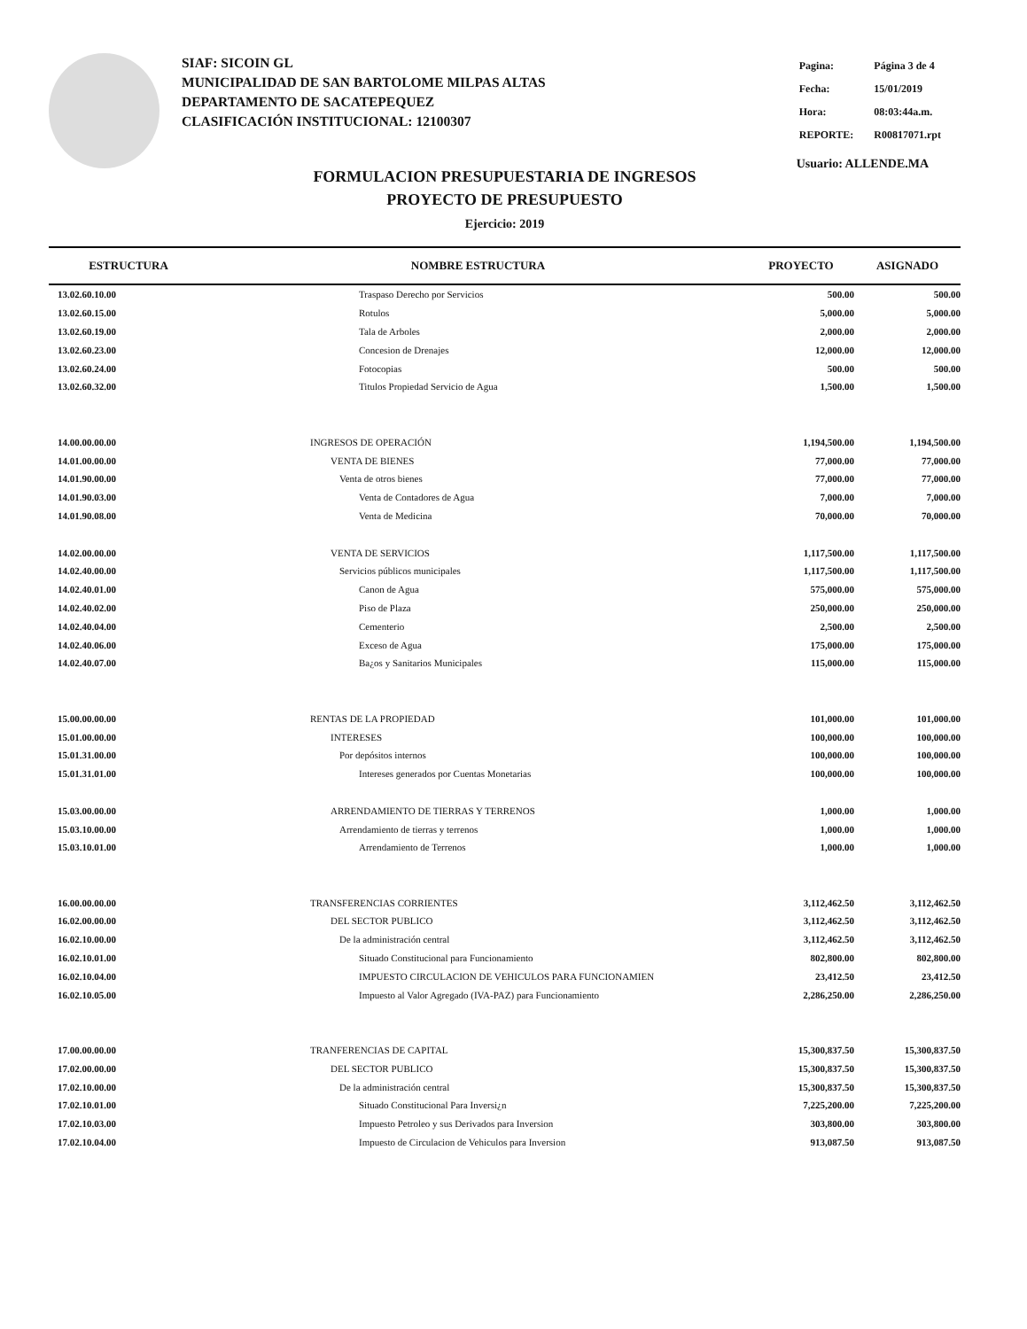SIAF: SICOIN GL
MUNICIPALIDAD DE SAN BARTOLOME MILPAS ALTAS
DEPARTAMENTO DE SACATEPEQUEZ
CLASIFICACIÓN INSTITUCIONAL: 12100307
| Pagina: | Página 3 de 4 |
| Fecha: | 15/01/2019 |
| Hora: | 08:03:44a.m. |
| REPORTE: | R00817071.rpt |
Usuario: ALLENDE.MA
FORMULACION PRESUPUESTARIA DE INGRESOS
PROYECTO DE PRESUPUESTO
Ejercicio: 2019
| ESTRUCTURA | NOMBRE ESTRUCTURA | PROYECTO | ASIGNADO |
| --- | --- | --- | --- |
| 13.02.60.10.00 | Traspaso Derecho por Servicios | 500.00 | 500.00 |
| 13.02.60.15.00 | Rotulos | 5,000.00 | 5,000.00 |
| 13.02.60.19.00 | Tala de Arboles | 2,000.00 | 2,000.00 |
| 13.02.60.23.00 | Concesion de Drenajes | 12,000.00 | 12,000.00 |
| 13.02.60.24.00 | Fotocopias | 500.00 | 500.00 |
| 13.02.60.32.00 | Titulos Propiedad Servicio de Agua | 1,500.00 | 1,500.00 |
| 14.00.00.00.00 | INGRESOS DE OPERACIÓN | 1,194,500.00 | 1,194,500.00 |
| 14.01.00.00.00 | VENTA DE BIENES | 77,000.00 | 77,000.00 |
| 14.01.90.00.00 | Venta de otros bienes | 77,000.00 | 77,000.00 |
| 14.01.90.03.00 | Venta de Contadores de Agua | 7,000.00 | 7,000.00 |
| 14.01.90.08.00 | Venta de Medicina | 70,000.00 | 70,000.00 |
| 14.02.00.00.00 | VENTA DE SERVICIOS | 1,117,500.00 | 1,117,500.00 |
| 14.02.40.00.00 | Servicios públicos municipales | 1,117,500.00 | 1,117,500.00 |
| 14.02.40.01.00 | Canon de Agua | 575,000.00 | 575,000.00 |
| 14.02.40.02.00 | Piso de Plaza | 250,000.00 | 250,000.00 |
| 14.02.40.04.00 | Cementerio | 2,500.00 | 2,500.00 |
| 14.02.40.06.00 | Exceso de Agua | 175,000.00 | 175,000.00 |
| 14.02.40.07.00 | Ba¿os y Sanitarios Municipales | 115,000.00 | 115,000.00 |
| 15.00.00.00.00 | RENTAS DE LA PROPIEDAD | 101,000.00 | 101,000.00 |
| 15.01.00.00.00 | INTERESES | 100,000.00 | 100,000.00 |
| 15.01.31.00.00 | Por depósitos internos | 100,000.00 | 100,000.00 |
| 15.01.31.01.00 | Intereses generados por Cuentas Monetarias | 100,000.00 | 100,000.00 |
| 15.03.00.00.00 | ARRENDAMIENTO DE TIERRAS Y TERRENOS | 1,000.00 | 1,000.00 |
| 15.03.10.00.00 | Arrendamiento de tierras y terrenos | 1,000.00 | 1,000.00 |
| 15.03.10.01.00 | Arrendamiento de Terrenos | 1,000.00 | 1,000.00 |
| 16.00.00.00.00 | TRANSFERENCIAS CORRIENTES | 3,112,462.50 | 3,112,462.50 |
| 16.02.00.00.00 | DEL SECTOR PUBLICO | 3,112,462.50 | 3,112,462.50 |
| 16.02.10.00.00 | De la administración central | 3,112,462.50 | 3,112,462.50 |
| 16.02.10.01.00 | Situado Constitucional para Funcionamiento | 802,800.00 | 802,800.00 |
| 16.02.10.04.00 | IMPUESTO CIRCULACION DE VEHICULOS PARA FUNCIONAMIEN | 23,412.50 | 23,412.50 |
| 16.02.10.05.00 | Impuesto al Valor Agregado (IVA-PAZ) para Funcionamiento | 2,286,250.00 | 2,286,250.00 |
| 17.00.00.00.00 | TRANFERENCIAS DE CAPITAL | 15,300,837.50 | 15,300,837.50 |
| 17.02.00.00.00 | DEL SECTOR PUBLICO | 15,300,837.50 | 15,300,837.50 |
| 17.02.10.00.00 | De la administración central | 15,300,837.50 | 15,300,837.50 |
| 17.02.10.01.00 | Situado Constitucional Para Inversi¿n | 7,225,200.00 | 7,225,200.00 |
| 17.02.10.03.00 | Impuesto Petroleo y sus Derivados para Inversion | 303,800.00 | 303,800.00 |
| 17.02.10.04.00 | Impuesto de Circulacion de Vehiculos para Inversion | 913,087.50 | 913,087.50 |